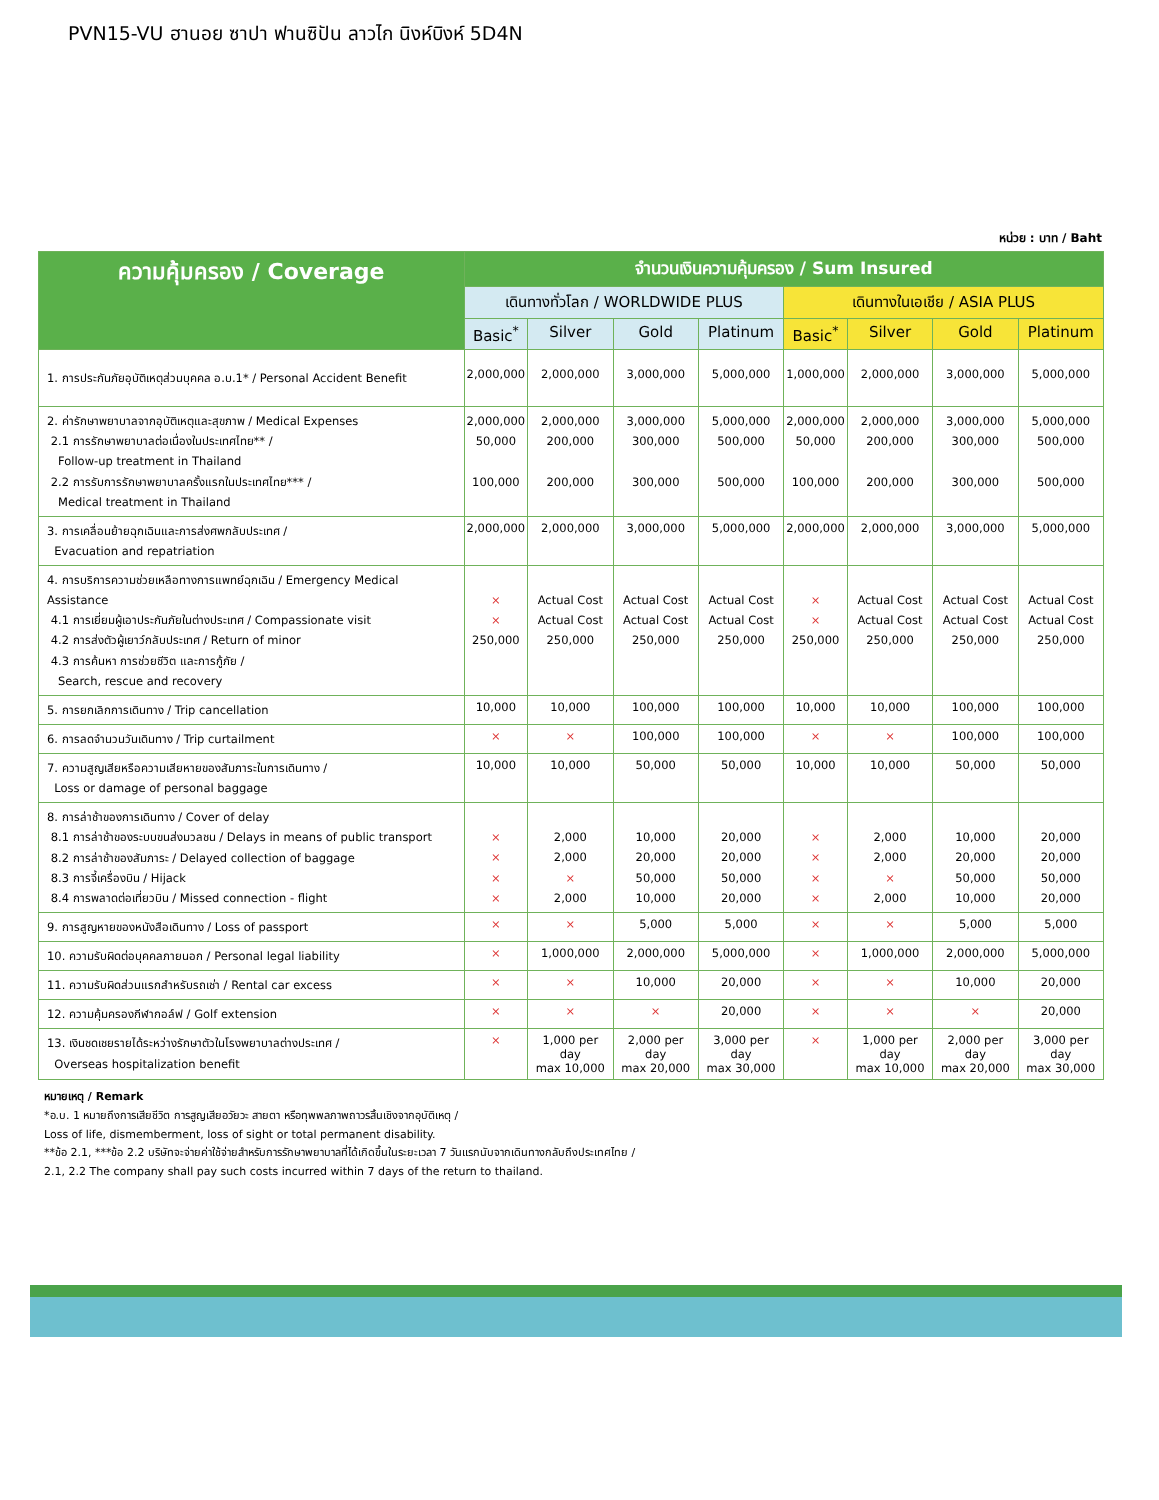PVN15-VU ฮานอย ซาปา ฟานซิปัน ลาวไก นิงห์บิงห์ 5D4N
หน่วย : บาท / Baht
| ความคุ้มครอง / Coverage | จำนวนเงินความคุ้มครอง / Sum Insured | | | | | | | |
| --- | --- | --- | --- | --- | --- | --- | --- | --- |
| | เดินทางทั่วโลก / WORLDWIDE PLUS | | | | เดินทางในเอเชีย / ASIA PLUS | | | |
| | Basic<sup>*</sup> | Silver | Gold | Platinum | Basic<sup>*</sup> | Silver | Gold | Platinum |
| 1. การประกันภัยอุบัติเหตุส่วนบุคคล อ.บ.1* / Personal Accident Benefit | 2,000,000 | 2,000,000 | 3,000,000 | 5,000,000 | 1,000,000 | 2,000,000 | 3,000,000 | 5,000,000 |
| 2. ค่ารักษาพยาบาลจากอุบัติเหตุและสุขภาพ / Medical Expenses 2.1 การรักษาพยาบาลต่อเนื่องในประเทศไทย** / Follow-up treatment in Thailand 2.2 การรับการรักษาพยาบาลครั้งแรกในประเทศไทย*** / Medical treatment in Thailand | 2,000,000 50,000 100,000 | 2,000,000 200,000 200,000 | 3,000,000 300,000 300,000 | 5,000,000 500,000 500,000 | 2,000,000 50,000 100,000 | 2,000,000 200,000 200,000 | 3,000,000 300,000 300,000 | 5,000,000 500,000 500,000 |
| 3. การเคลื่อนย้ายฉุกเฉินและการส่งศพกลับประเทศ / Evacuation and repatriation | 2,000,000 | 2,000,000 | 3,000,000 | 5,000,000 | 2,000,000 | 2,000,000 | 3,000,000 | 5,000,000 |
| 4. การบริการความช่วยเหลือทางการแพทย์ฉุกเฉิน / Emergency Medical Assistance 4.1 การเยี่ยมผู้เอาประกันภัยในต่างประเทศ / Compassionate visit 4.2 การส่งตัวผู้เยาว์กลับประเทศ / Return of minor 4.3 การค้นหา การช่วยชีวิต และการกู้ภัย / Search, rescue and recovery | × × 250,000 | Actual Cost Actual Cost 250,000 | Actual Cost Actual Cost 250,000 | Actual Cost Actual Cost 250,000 | × × 250,000 | Actual Cost Actual Cost 250,000 | Actual Cost Actual Cost 250,000 | Actual Cost Actual Cost 250,000 |
| 5. การยกเลิกการเดินทาง / Trip cancellation | 10,000 | 10,000 | 100,000 | 100,000 | 10,000 | 10,000 | 100,000 | 100,000 |
| 6. การลดจำนวนวันเดินทาง / Trip curtailment | × | × | 100,000 | 100,000 | × | × | 100,000 | 100,000 |
| 7. ความสูญเสียหรือความเสียหายของสัมภาระในการเดินทาง / Loss or damage of personal baggage | 10,000 | 10,000 | 50,000 | 50,000 | 10,000 | 10,000 | 50,000 | 50,000 |
| 8. การล่าช้าของการเดินทาง / Cover of delay 8.1 การล่าช้าของระบบขนส่งมวลชน / Delays in means of public transport 8.2 การล่าช้าของสัมภาระ / Delayed collection of baggage 8.3 การจี้เครื่องบิน / Hijack 8.4 การพลาดต่อเที่ยวบิน / Missed connection - flight | × × × × | 2,000 2,000 × 2,000 | 10,000 20,000 50,000 10,000 | 20,000 20,000 50,000 20,000 | × × × × | 2,000 2,000 × 2,000 | 10,000 20,000 50,000 10,000 | 20,000 20,000 50,000 20,000 |
| 9. การสูญหายของหนังสือเดินทาง / Loss of passport | × | × | 5,000 | 5,000 | × | × | 5,000 | 5,000 |
| 10. ความรับผิดต่อบุคคลภายนอก / Personal legal liability | × | 1,000,000 | 2,000,000 | 5,000,000 | × | 1,000,000 | 2,000,000 | 5,000,000 |
| 11. ความรับผิดส่วนแรกสำหรับรถเช่า / Rental car excess | × | × | 10,000 | 20,000 | × | × | 10,000 | 20,000 |
| 12. ความคุ้มครองกีฬากอล์ฟ / Golf extension | × | × | × | 20,000 | × | × | × | 20,000 |
| 13. เงินชดเชยรายได้ระหว่างรักษาตัวในโรงพยาบาลต่างประเทศ / Overseas hospitalization benefit | × | 1,000 per day max 10,000 | 2,000 per day max 20,000 | 3,000 per day max 30,000 | × | 1,000 per day max 10,000 | 2,000 per day max 20,000 | 3,000 per day max 30,000 |
หมายเหตุ / Remark
*อ.บ. 1 หมายถึงการเสียชีวิต การสูญเสียอวัยวะ สายตา หรือทุพพลภาพถาวรสิ้นเชิงจากอุบัติเหตุ /
Loss of life, dismemberment, loss of sight or total permanent disability.
**ข้อ 2.1, ***ข้อ 2.2 บริษัทจะจ่ายค่าใช้จ่ายสำหรับการรักษาพยาบาลที่ได้เกิดขึ้นในระยะเวลา 7 วันแรกนับจากเดินทางกลับถึงประเทศไทย /
2.1, 2.2 The company shall pay such costs incurred within 7 days of the return to thailand.